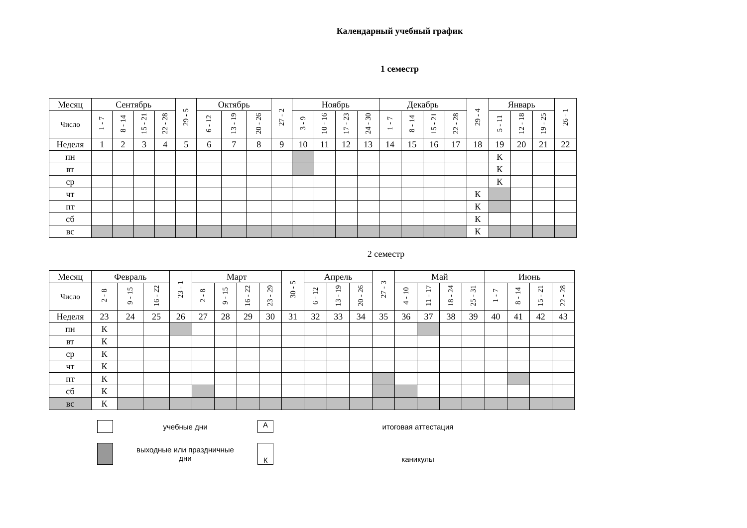Календарный учебный график
1 семестр
| Месяц | Сентябрь | | | | 29 - 5 | Октябрь | | | 27 - 2 | Ноябрь | | | | Декабрь | | | | 29 - 4 | Январь | | | 26 - 1 |
| Число | 1 - 7 | 8 - 14 | 15 - 21 | 22 - 28 | | 6 - 12 | 13 - 19 | 20 - 26 | | 3 - 9 | 10 - 16 | 17 - 23 | 24 - 30 | 1 - 7 | 8 - 14 | 15 - 21 | 22 - 28 | | 5 - 11 | 12 - 18 | 19 - 25 | |
| Неделя | 1 | 2 | 3 | 4 | 5 | 6 | 7 | 8 | 9 | 10 | 11 | 12 | 13 | 14 | 15 | 16 | 17 | 18 | 19 | 20 | 21 | 22 |
| пн | | | | | | | | | | | | | | | | | | | К | | | |
| вт | | | | | | | | | | | | | | | | | | | К | | | |
| ср | | | | | | | | | | | | | | | | | | | К | | | |
| чт | | | | | | | | | | | | | | | | | | К | | | | |
| пт | | | | | | | | | | | | | | | | | | К | | | | |
| сб | | | | | | | | | | | | | | | | | | К | | | | |
| вс | | | | | | | | | | | | | | | | | | К | | | | |
2 семестр
| Месяц | Февраль | | | 23 - 1 | Март | | | | 30 - 5 | Апрель | | | 27 - 3 | Май | | | | Июнь | | | |
| Число | 2 - 8 | 9 - 15 | 16 - 22 | | 2 - 8 | 9 - 15 | 16 - 22 | 23 - 29 | | 6 - 12 | 13 - 19 | 20 - 26 | | 4 - 10 | 11 - 17 | 18 - 24 | 25 - 31 | 1 - 7 | 8 - 14 | 15 - 21 | 22 - 28 |
| Неделя | 23 | 24 | 25 | 26 | 27 | 28 | 29 | 30 | 31 | 32 | 33 | 34 | 35 | 36 | 37 | 38 | 39 | 40 | 41 | 42 | 43 |
| пн | К | | | | | | | | | | | | | | | | | | | | |
| вт | К | | | | | | | | | | | | | | | | | | | | |
| ср | К | | | | | | | | | | | | | | | | | | | | |
| чт | К | | | | | | | | | | | | | | | | | | | | |
| пт | К | | | | | | | | | | | | | | | | | | | | |
| сб | К | | | | | | | | | | | | | | | | | | | | |
| вс | К | | | | | | | | | | | | | | | | | | | | |
учебные дни
А
итоговая аттестация
выходные или праздничные
дни
К
каникулы